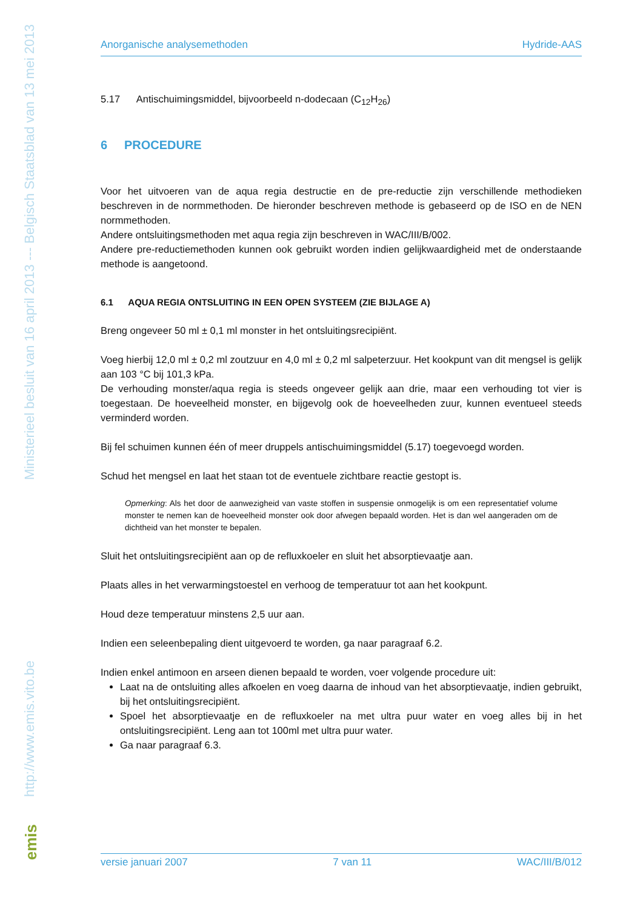Ministerieel besluit van 16 april 2013 --- Belgisch Staatsblad van 13 mei 2013
http://www.emis.vito.be
emis
Anorganische analysemethoden Hydride-AAS
5.17 Antischuimingsmiddel, bijvoorbeeld n-dodecaan (C<sub>12</sub>H<sub>26</sub>)
6 PROCEDURE
Voor het uitvoeren van de aqua regia destructie en de pre-reductie zijn verschillende methodieken beschreven in de normmethoden. De hieronder beschreven methode is gebaseerd op de ISO en de NEN normmethoden.
Andere ontsluitingsmethoden met aqua regia zijn beschreven in WAC/III/B/002.
Andere pre-reductiemethoden kunnen ook gebruikt worden indien gelijkwaardigheid met de onderstaande methode is aangetoond.
6.1 AQUA REGIA ONTSLUITING IN EEN OPEN SYSTEEM (ZIE BIJLAGE A)
Breng ongeveer 50 ml ± 0,1 ml monster in het ontsluitingsrecipiënt.
Voeg hierbij 12,0 ml ± 0,2 ml zoutzuur en 4,0 ml ± 0,2 ml salpeterzuur. Het kookpunt van dit mengsel is gelijk aan 103 °C bij 101,3 kPa.
De verhouding monster/aqua regia is steeds ongeveer gelijk aan drie, maar een verhouding tot vier is toegestaan. De hoeveelheid monster, en bijgevolg ook de hoeveelheden zuur, kunnen eventueel steeds verminderd worden.
Bij fel schuimen kunnen één of meer druppels antischuimingsmiddel (5.17) toegevoegd worden.
Schud het mengsel en laat het staan tot de eventuele zichtbare reactie gestopt is.
Opmerking: Als het door de aanwezigheid van vaste stoffen in suspensie onmogelijk is om een representatief volume monster te nemen kan de hoeveelheid monster ook door afwegen bepaald worden. Het is dan wel aangeraden om de dichtheid van het monster te bepalen.
Sluit het ontsluitingsrecipiënt aan op de refluxkoeler en sluit het absorptievaatje aan.
Plaats alles in het verwarmingstoestel en verhoog de temperatuur tot aan het kookpunt.
Houd deze temperatuur minstens 2,5 uur aan.
Indien een seleenbepaling dient uitgevoerd te worden, ga naar paragraaf 6.2.
Indien enkel antimoon en arseen dienen bepaald te worden, voer volgende procedure uit:
Laat na de ontsluiting alles afkoelen en voeg daarna de inhoud van het absorptievaatje, indien gebruikt, bij het ontsluitingsrecipiënt.
Spoel het absorptievaatje en de refluxkoeler na met ultra puur water en voeg alles bij in het ontsluitingsrecipiënt. Leng aan tot 100ml met ultra puur water.
Ga naar paragraaf 6.3.
versie januari 2007 7 van 11 WAC/III/B/012